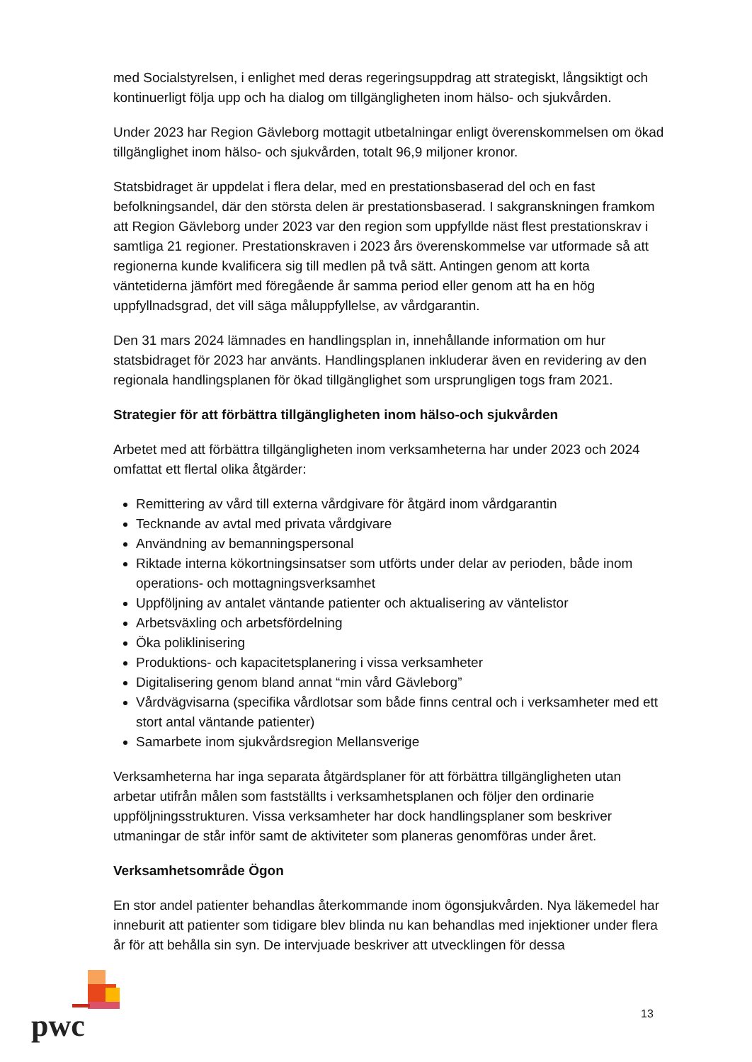med Socialstyrelsen, i enlighet med deras regeringsuppdrag att strategiskt, långsiktigt och kontinuerligt följa upp och ha dialog om tillgängligheten inom hälso- och sjukvården.
Under 2023 har Region Gävleborg mottagit utbetalningar enligt överenskommelsen om ökad tillgänglighet inom hälso- och sjukvården, totalt 96,9 miljoner kronor.
Statsbidraget är uppdelat i flera delar, med en prestationsbaserad del och en fast befolkningsandel, där den största delen är prestationsbaserad. I sakgranskningen framkom att Region Gävleborg under 2023 var den region som uppfyllde näst flest prestationskrav i samtliga 21 regioner. Prestationskraven i 2023 års överenskommelse var utformade så att regionerna kunde kvalificera sig till medlen på två sätt. Antingen genom att korta väntetiderna jämfört med föregående år samma period eller genom att ha en hög uppfyllnadsgrad, det vill säga måluppfyllelse, av vårdgarantin.
Den 31 mars 2024 lämnades en handlingsplan in, innehållande information om hur statsbidraget för 2023 har använts. Handlingsplanen inkluderar även en revidering av den regionala handlingsplanen för ökad tillgänglighet som ursprungligen togs fram 2021.
Strategier för att förbättra tillgängligheten inom hälso-och sjukvården
Arbetet med att förbättra tillgängligheten inom verksamheterna har under 2023 och 2024 omfattat ett flertal olika åtgärder:
Remittering av vård till externa vårdgivare för åtgärd inom vårdgarantin
Tecknande av avtal med privata vårdgivare
Användning av bemanningspersonal
Riktade interna kökortningsinsatser som utförts under delar av perioden, både inom operations- och mottagningsverksamhet
Uppföljning av antalet väntande patienter och aktualisering av väntelistor
Arbetsväxling och arbetsfördelning
Öka poliklinisering
Produktions- och kapacitetsplanering i vissa verksamheter
Digitalisering genom bland annat “min vård Gävleborg”
Vårdvägvisarna (specifika vårdlotsar som både finns central och i verksamheter med ett stort antal väntande patienter)
Samarbete inom sjukvårdsregion Mellansverige
Verksamheterna har inga separata åtgärdsplaner för att förbättra tillgängligheten utan arbetar utifrån målen som fastställts i verksamhetsplanen och följer den ordinarie uppföljningsstrukturen. Vissa verksamheter har dock handlingsplaner som beskriver utmaningar de står inför samt de aktiviteter som planeras genomföras under året.
Verksamhetsområde Ögon
En stor andel patienter behandlas återkommande inom ögonsjukvården. Nya läkemedel har inneburit att patienter som tidigare blev blinda nu kan behandlas med injektioner under flera år för att behålla sin syn. De intervjuade beskriver att utvecklingen för dessa
pwc
13